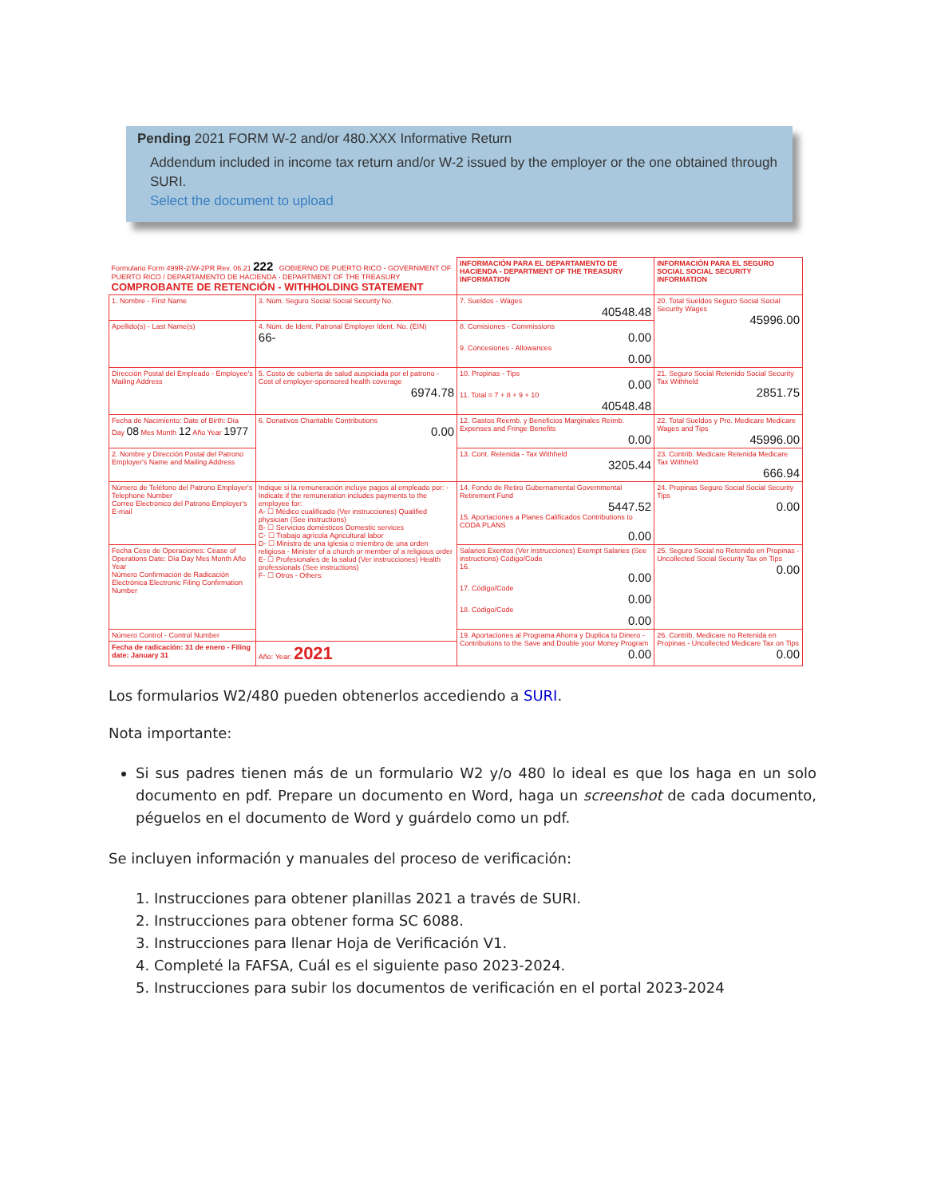Pending 2021 FORM W-2 and/or 480.XXX Informative Return
Addendum included in income tax return and/or W-2 issued by the employer or the one obtained through SURI.
Select the document to upload
| Formulario Form 499R-2/W-2PR Rev. 06.21 222 GOBIERNO DE PUERTO RICO - GOVERNMENT OF PUERTO RICO / DEPARTAMENTO DE HACIENDA - DEPARTMENT OF THE TREASURY COMPROBANTE DE RETENCIÓN - WITHHOLDING STATEMENT | | INFORMACIÓN PARA EL DEPARTAMENTO DE HACIENDA - DEPARTMENT OF THE TREASURY INFORMATION | INFORMACIÓN PARA EL SEGURO SOCIAL SOCIAL SECURITY INFORMATION |
| 1. Nombre - First Name | 3. Núm. Seguro Social Social Security No. | 7. Sueldos - Wages 40548.48 | 20. Total Sueldos Seguro Social Social Security Wages 45996.00 |
| Apellido(s) - Last Name(s) | 4. Núm. de Ident. Patronal Employer Ident. No. (EIN) 66- | 8. Comisiones - Commissions 0.00 9. Concesiones - Allowances 0.00 | |
| Dirección Postal del Empleado - Employee's Mailing Address | 5. Costo de cubierta de salud auspiciada por el patrono - Cost of employer-sponsored health coverage 6974.78 | 10. Propinas - Tips 0.00 11. Total = 7 + 8 + 9 + 10 40548.48 | 21. Seguro Social Retenido Social Security Tax Withheld 2851.75 |
| Fecha de Nacimiento: Date of Birth: Día Day 08 Mes Month 12 Año Year 1977 | 6. Donativos Charitable Contributions 0.00 | 12. Gastos Reemb. y Beneficios Marginales Reimb. Expenses and Fringe Benefits 0.00 | 22. Total Sueldos y Pro. Medicare Medicare Wages and Tips 45996.00 |
| 2. Nombre y Dirección Postal del Patrono Employer's Name and Mailing Address | | 13. Cont. Retenida - Tax Withheld 3205.44 | 23. Contrib. Medicare Retenida Medicare Tax Withheld 666.94 |
| Número de Teléfono del Patrono Employer's Telephone Number Correo Electrónico del Patrono Employer's E-mail | Indique si la remuneración incluye pagos al empleado por: - Indicate if the remuneration includes payments to the employee for: A- ☐ Médico cualificado (Ver instrucciones) Qualified physician (See instructions) B- ☐ Servicios domésticos Domestic services C- ☐ Trabajo agrícola Agricultural labor D- ☐ Ministro de una iglesia o miembro de una orden religiosa - Minister of a church or member of a religious order E- ☐ Profesionales de la salud (Ver instrucciones) Health professionals (See instructions) F- ☐ Otros - Others: | 14. Fondo de Retiro Gubernamental Governmental Retirement Fund 5447.52 15. Aportaciones a Planes Calificados Contributions to CODA PLANS 0.00 | 24. Propinas Seguro Social Social Security Tips 0.00 |
| Fecha Cese de Operaciones: Cease of Operations Date: Día Day Mes Month Año Year Número Confirmación de Radicación Electrónica Electronic Filing Confirmation Number | | Salarios Exentos (Ver instrucciones) Exempt Salaries (See instructions) Código/Code 16. 0.00 17. Código/Code 0.00 18. Código/Code 0.00 | 25. Seguro Social no Retenido en Propinas - Uncollected Social Security Tax on Tips 0.00 |
| Número Control - Control Number | | 19. Aportaciones al Programa Ahorra y Duplica tu Dinero - Contributions to the Save and Double your Money Program 0.00 | 26. Contrib. Medicare no Retenida en Propinas - Uncollected Medicare Tax on Tips 0.00 |
| Fecha de radicación: 31 de enero - Filing date: January 31 | Año: Year: 2021 | | |
Los formularios W2/480 pueden obtenerlos accediendo a SURI.
Nota importante:
Si sus padres tienen más de un formulario W2 y/o 480 lo ideal es que los haga en un solo documento en pdf. Prepare un documento en Word, haga un screenshot de cada documento, péguelos en el documento de Word y guárdelo como un pdf.
Se incluyen información y manuales del proceso de verificación:
1. Instrucciones para obtener planillas 2021 a través de SURI.
2. Instrucciones para obtener forma SC 6088.
3. Instrucciones para llenar Hoja de Verificación V1.
4. Completé la FAFSA, Cuál es el siguiente paso 2023-2024.
5. Instrucciones para subir los documentos de verificación en el portal 2023-2024